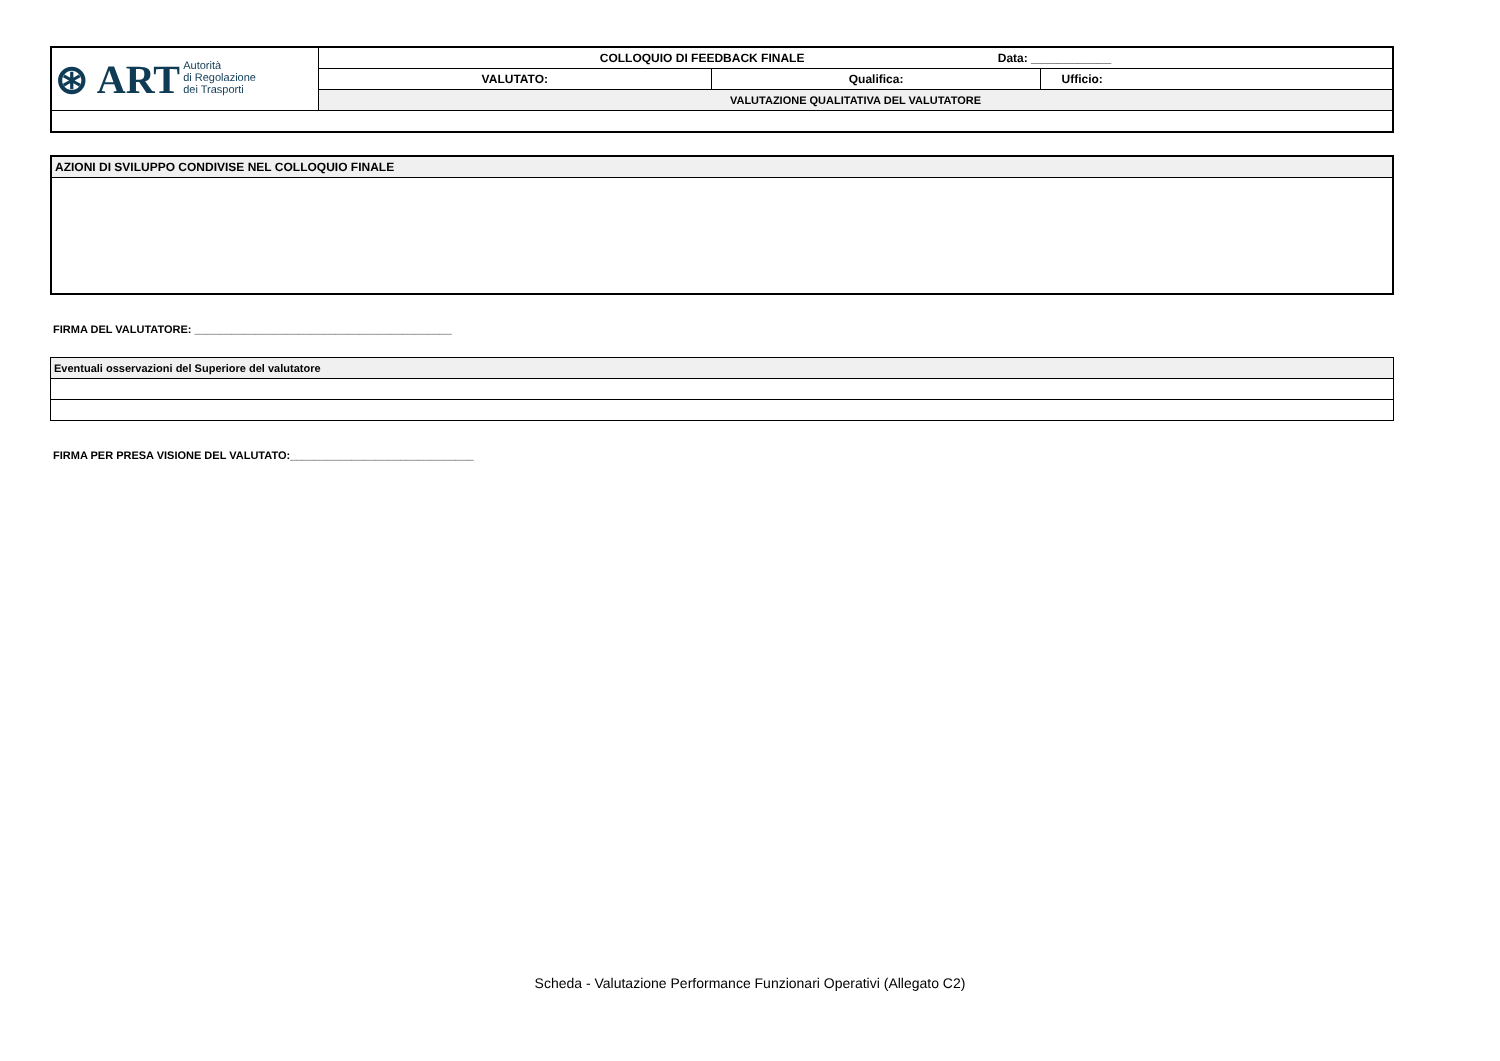| ⊛ ART Autorità di Regolazione dei Trasporti | COLLOQUIO DI FEEDBACK FINALE Data: ____________ | | |
| | VALUTATO: | Qualifica: | Ufficio: |
| | VALUTAZIONE QUALITATIVA DEL VALUTATORE | | |
| AZIONI DI SVILUPPO CONDIVISE NEL COLLOQUIO FINALE |
FIRMA DEL VALUTATORE: __________________________________________
| Eventuali osservazioni del Superiore del valutatore |
FIRMA PER PRESA VISIONE DEL VALUTATO:______________________________
Scheda - Valutazione Performance Funzionari Operativi (Allegato C2)